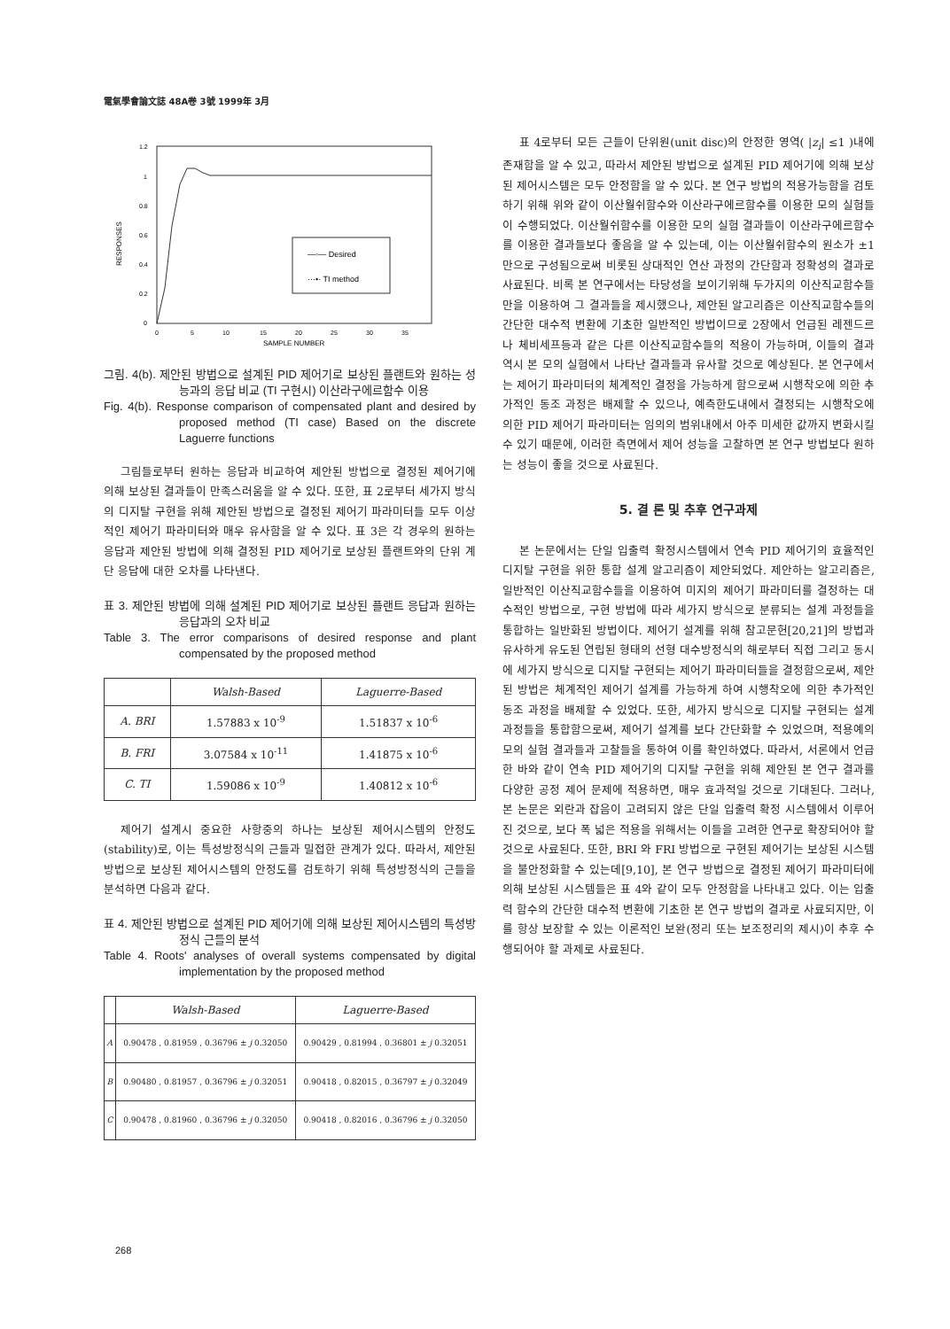電氣學會論文誌 48A卷 3號 1999年 3月
1.2
1
0.8
0.6
0.4
0.2
0
RESPONSES
0
5
10
15
20
25
30
35
SAMPLE NUMBER
—◦— Desired
···•· TI method
그림. 4(b). 제안된 방법으로 설계된 PID 제어기로 보상된 플랜트와 원하는 성능과의 응답 비교 (TI 구현시) 이산라구에르함수 이용
Fig. 4(b). Response comparison of compensated plant and desired by proposed method (TI case) Based on the discrete Laguerre functions
그림들로부터 원하는 응답과 비교하여 제안된 방법으로 결정된 제어기에 의해 보상된 결과들이 만족스러움을 알 수 있다. 또한, 표 2로부터 세가지 방식의 디지탈 구현을 위해 제안된 방법으로 결정된 제어기 파라미터들 모두 이상적인 제어기 파라미터와 매우 유사함을 알 수 있다. 표 3은 각 경우의 원하는 응답과 제안된 방법에 의해 결정된 PID 제어기로 보상된 플랜트와의 단위 계단 응답에 대한 오차를 나타낸다.
표 3. 제안된 방법에 의해 설계된 PID 제어기로 보상된 플랜트 응답과 원하는 응답과의 오차 비교
Table 3. The error comparisons of desired response and plant compensated by the proposed method
| | Walsh-Based | Laguerre-Based |
| --- | --- | --- |
| A. BRI | 1.57883 x 10<sup>-9</sup> | 1.51837 x 10<sup>-6</sup> |
| B. FRI | 3.07584 x 10<sup>-11</sup> | 1.41875 x 10<sup>-6</sup> |
| C. TI | 1.59086 x 10<sup>-9</sup> | 1.40812 x 10<sup>-6</sup> |
제어기 설계시 중요한 사항중의 하나는 보상된 제어시스템의 안정도(stability)로, 이는 특성방정식의 근들과 밀접한 관계가 있다. 따라서, 제안된 방법으로 보상된 제어시스템의 안정도를 검토하기 위해 특성방정식의 근들을 분석하면 다음과 같다.
표 4. 제안된 방법으로 설계된 PID 제어기에 의해 보상된 제어시스템의 특성방정식 근들의 분석
Table 4. Roots' analyses of overall systems compensated by digital implementation by the proposed method
| | Walsh-Based | Laguerre-Based |
| --- | --- | --- |
| A | 0.90478 , 0.81959 , 0.36796 ± j 0.32050 | 0.90429 , 0.81994 , 0.36801 ± j 0.32051 |
| B | 0.90480 , 0.81957 , 0.36796 ± j 0.32051 | 0.90418 , 0.82015 , 0.36797 ± j 0.32049 |
| C | 0.90478 , 0.81960 , 0.36796 ± j 0.32050 | 0.90418 , 0.82016 , 0.36796 ± j 0.32050 |
표 4로부터 모든 근들이 단위원(unit disc)의 안정한 영역( |z<sub>i</sub>| ≤1 )내에 존재함을 알 수 있고, 따라서 제안된 방법으로 설계된 PID 제어기에 의해 보상된 제어시스템은 모두 안정함을 알 수 있다. 본 연구 방법의 적용가능함을 검토하기 위해 위와 같이 이산월쉬함수와 이산라구에르함수를 이용한 모의 실험들이 수행되었다. 이산월쉬함수를 이용한 모의 실험 결과들이 이산라구에르함수를 이용한 결과들보다 좋음을 알 수 있는데, 이는 이산월쉬함수의 원소가 ±1 만으로 구성됨으로써 비롯된 상대적인 연산 과정의 간단함과 정확성의 결과로 사료된다. 비록 본 연구에서는 타당성을 보이기위해 두가지의 이산직교함수들만을 이용하여 그 결과들을 제시했으나, 제안된 알고리즘은 이산직교함수들의 간단한 대수적 변환에 기초한 일반적인 방법이므로 2장에서 언급된 레젠드르나 체비세프등과 같은 다른 이산직교함수들의 적용이 가능하며, 이들의 결과 역시 본 모의 실험에서 나타난 결과들과 유사할 것으로 예상된다. 본 연구에서는 제어기 파라미터의 체계적인 결정을 가능하게 함으로써 시행착오에 의한 추가적인 동조 과정은 배제할 수 있으나, 예측한도내에서 결정되는 시행착오에 의한 PID 제어기 파라미터는 임의의 범위내에서 아주 미세한 값까지 변화시킬 수 있기 때문에, 이러한 측면에서 제어 성능을 고찰하면 본 연구 방법보다 원하는 성능이 좋을 것으로 사료된다.
5. 결 론 및 추후 연구과제
본 논문에서는 단일 입출력 확정시스템에서 연속 PID 제어기의 효율적인 디지탈 구현을 위한 통합 설계 알고리즘이 제안되었다. 제안하는 알고리즘은, 일반적인 이산직교함수들을 이용하여 미지의 제어기 파라미터를 결정하는 대수적인 방법으로, 구현 방법에 따라 세가지 방식으로 분류되는 설계 과정들을 통합하는 일반화된 방법이다. 제어기 설계를 위해 참고문헌[20,21]의 방법과 유사하게 유도된 연립된 형태의 선형 대수방정식의 해로부터 직접 그리고 동시에 세가지 방식으로 디지탈 구현되는 제어기 파라미터들을 결정함으로써, 제안된 방법은 체계적인 제어기 설계를 가능하게 하여 시행착오에 의한 추가적인 동조 과정을 배제할 수 있었다. 또한, 세가지 방식으로 디지탈 구현되는 설계 과정들을 통합함으로써, 제어기 설계를 보다 간단화할 수 있었으며, 적용예의 모의 실험 결과들과 고찰들을 통하여 이를 확인하였다. 따라서, 서론에서 언급한 바와 같이 연속 PID 제어기의 디지탈 구현을 위해 제안된 본 연구 결과를 다양한 공정 제어 문제에 적용하면, 매우 효과적일 것으로 기대된다. 그러나, 본 논문은 외란과 잡음이 고려되지 않은 단일 입출력 확정 시스템에서 이루어진 것으로, 보다 폭 넓은 적용을 위해서는 이들을 고려한 연구로 확장되어야 할 것으로 사료된다. 또한, BRI 와 FRI 방법으로 구현된 제어기는 보상된 시스템을 불안정화할 수 있는데[9,10], 본 연구 방법으로 결정된 제어기 파라미터에 의해 보상된 시스템들은 표 4와 같이 모두 안정함을 나타내고 있다. 이는 입출력 함수의 간단한 대수적 변환에 기초한 본 연구 방법의 결과로 사료되지만, 이를 항상 보장할 수 있는 이론적인 보완(정리 또는 보조정리의 제시)이 추후 수행되어야 할 과제로 사료된다.
268